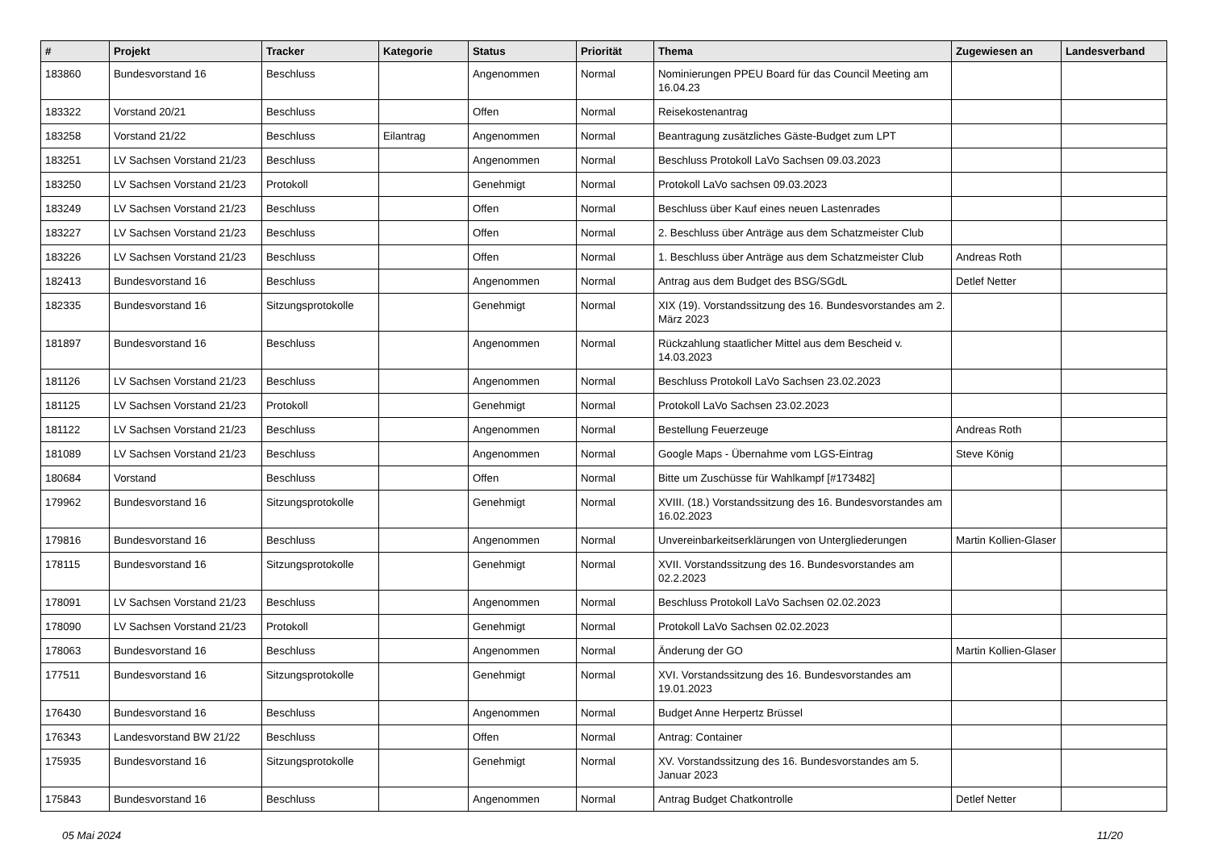| # | Projekt | Tracker | Kategorie | Status | Priorität | Thema | Zugewiesen an | Landesverband |
| --- | --- | --- | --- | --- | --- | --- | --- | --- |
| 183860 | Bundesvorstand 16 | Beschluss | | Angenommen | Normal | Nominierungen PPEU Board für das Council Meeting am 16.04.23 | | |
| 183322 | Vorstand 20/21 | Beschluss | | Offen | Normal | Reisekostenantrag | | |
| 183258 | Vorstand 21/22 | Beschluss | Eilantrag | Angenommen | Normal | Beantragung zusätzliches Gäste-Budget zum LPT | | |
| 183251 | LV Sachsen Vorstand 21/23 | Beschluss | | Angenommen | Normal | Beschluss Protokoll LaVo Sachsen 09.03.2023 | | |
| 183250 | LV Sachsen Vorstand 21/23 | Protokoll | | Genehmigt | Normal | Protokoll LaVo sachsen 09.03.2023 | | |
| 183249 | LV Sachsen Vorstand 21/23 | Beschluss | | Offen | Normal | Beschluss über Kauf eines neuen Lastenrades | | |
| 183227 | LV Sachsen Vorstand 21/23 | Beschluss | | Offen | Normal | 2. Beschluss über Anträge aus dem Schatzmeister Club | | |
| 183226 | LV Sachsen Vorstand 21/23 | Beschluss | | Offen | Normal | 1. Beschluss über Anträge aus dem Schatzmeister Club | Andreas Roth | |
| 182413 | Bundesvorstand 16 | Beschluss | | Angenommen | Normal | Antrag aus dem Budget des BSG/SGdL | Detlef Netter | |
| 182335 | Bundesvorstand 16 | Sitzungsprotokolle | | Genehmigt | Normal | XIX (19). Vorstandssitzung des 16. Bundesvorstandes am 2. März 2023 | | |
| 181897 | Bundesvorstand 16 | Beschluss | | Angenommen | Normal | Rückzahlung staatlicher Mittel aus dem Bescheid v. 14.03.2023 | | |
| 181126 | LV Sachsen Vorstand 21/23 | Beschluss | | Angenommen | Normal | Beschluss Protokoll LaVo Sachsen 23.02.2023 | | |
| 181125 | LV Sachsen Vorstand 21/23 | Protokoll | | Genehmigt | Normal | Protokoll LaVo Sachsen 23.02.2023 | | |
| 181122 | LV Sachsen Vorstand 21/23 | Beschluss | | Angenommen | Normal | Bestellung Feuerzeuge | Andreas Roth | |
| 181089 | LV Sachsen Vorstand 21/23 | Beschluss | | Angenommen | Normal | Google Maps - Übernahme vom LGS-Eintrag | Steve König | |
| 180684 | Vorstand | Beschluss | | Offen | Normal | Bitte um Zuschüsse für Wahlkampf [#173482] | | |
| 179962 | Bundesvorstand 16 | Sitzungsprotokolle | | Genehmigt | Normal | XVIII. (18.) Vorstandssitzung des 16. Bundesvorstandes am 16.02.2023 | | |
| 179816 | Bundesvorstand 16 | Beschluss | | Angenommen | Normal | Unvereinbarkeitserklärungen von Untergliederungen | Martin Kollien-Glaser | |
| 178115 | Bundesvorstand 16 | Sitzungsprotokolle | | Genehmigt | Normal | XVII. Vorstandssitzung des 16. Bundesvorstandes am 02.2.2023 | | |
| 178091 | LV Sachsen Vorstand 21/23 | Beschluss | | Angenommen | Normal | Beschluss Protokoll LaVo Sachsen 02.02.2023 | | |
| 178090 | LV Sachsen Vorstand 21/23 | Protokoll | | Genehmigt | Normal | Protokoll LaVo Sachsen 02.02.2023 | | |
| 178063 | Bundesvorstand 16 | Beschluss | | Angenommen | Normal | Änderung der GO | Martin Kollien-Glaser | |
| 177511 | Bundesvorstand 16 | Sitzungsprotokolle | | Genehmigt | Normal | XVI. Vorstandssitzung des 16. Bundesvorstandes am 19.01.2023 | | |
| 176430 | Bundesvorstand 16 | Beschluss | | Angenommen | Normal | Budget Anne Herpertz Brüssel | | |
| 176343 | Landesvorstand BW 21/22 | Beschluss | | Offen | Normal | Antrag: Container | | |
| 175935 | Bundesvorstand 16 | Sitzungsprotokolle | | Genehmigt | Normal | XV. Vorstandssitzung des 16. Bundesvorstandes am 5. Januar 2023 | | |
| 175843 | Bundesvorstand 16 | Beschluss | | Angenommen | Normal | Antrag Budget Chatkontrolle | Detlef Netter | |
05 Mai 2024 11/20